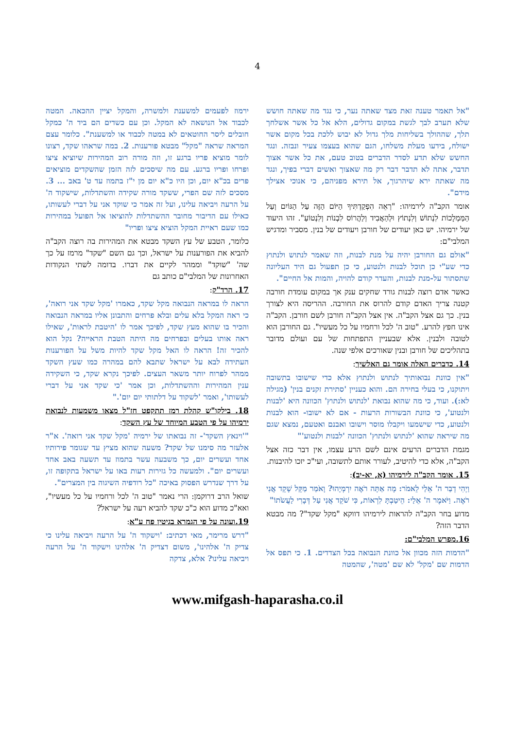4
"אל תאמר טענה זאת מצד שאתה נער, כי נגד מה שאתה חושש שלא תערב לבך לגשת במקום גדולים, הלא אל כל אשר אשלחך תלך, שההולך בשליחות מלך גדול לא יבוש ללכת בכל מקום אשר ישולח, בידעו מעלת משלחו, הגם שהוא בעצמו צעיר ונבזה. ונגד החשש שלא תדע לסדר הדברים בטוב טעם, את כל אשר אצוך תדבר, אתה לא תדבר דבר רק מה שאצוך ואשים דברי בפיך, ונגד מה שאתה ירא שיהרגוך, אל תירא מפניהם, כי אנוכי אצילך מידם".
אומר הקב"ה לירמיהו: "רְאֵה הִפְקַדְתִּיךָ הַיּוֹם הַזֶּה עַל הַגּוֹיִם וְעַל הַמַּמְלָכוֹת לִנְתוֹשׁ וְלִנְתוֹץ וּלְהַאֲבִיד וְלַהֲרוֹס לִבְנוֹת וְלִנְטוֹעַ". זהו היעוד של ירמיהו. יש כאן יעודים של חורבן ויעודים של בנין. מסביר ומדגיש המלבי"ם:
"אולם גם החורבן יהיה על מנת לבנות, וזה שאמר לנתוש ולנתוץ כדי שע"י כן תוכל לבנות ולנטוע, כי כן תפעול גם היד העליונה שתסתור על-מנת לבנות, והעדר קודם להויה, והמות אל החיים".
כאשר אדם רוצה לבנות גורד שחקים ענק אך במקום עומדת חורבה קטנה צריך האדם קודם להרוס את החורבה. ההריסה היא לצורך בנין. כך גם אצל הקב"ה. אין אצל הקב"ה חורבן לשם חורבן. הקב"ה אינו חפץ להרע. "טוב ה' לכל ורחמיו על כל מעשיו". גם החורבן הוא לטובה ולבנין. אלא שבעניין התפתחות של עם ועולם מדובר בתהליכים של חורבן ובנין שאורכים אלפי שנה.
14. כדברים האלה אומר גם האלשיך:
"אין כוונת נבואותיך לנתוש ולנתוץ אלא כדי שישובו בתשובה ויתוקנו, כי בעלי בחירה הם. והוא כעניין 'סתירת זקנים בנין' (מגילה לא:). ועוד, כי מה שהוא נבואת 'לנתוש ולנתוץ' הכוונה היא 'לבנות ולנטוע', כי כוונת הבשורות הרעות - אם לא ישובו- הוא לבנות ולנטוע, כדי שישמעו ויקבלו מוסר וישובו ואבנם ואטעם, נמצא שגם מה שיראה שהוא 'לנתוש ולנתוץ' הכוונה 'לבנות ולנטוע'"
מגמת הדברים הרעים אינם לשם הרע עצמו, אין דבר כזה אצל הקב"ה, אלא כדי להיטיב, לעורר אותם לתשובה, ועי"כ יזכו להיבנות.
15. אומר הקב"ה לירמיהו (א, יא-יב):
וַיְהִי דְבַר ה' אֵלַי לֵאמֹר: מָה אַתָּה רֹאֶה יִרְמְיָהוּ? וָאֹמַר מַקֵּל שָׁקֵד אֲנִי רֹאֶה. וַיֹּאמֶר ה' אֵלַי: הֵיטַבְתָּ לִרְאוֹת, כִּי שֹׁקֵד אֲנִי עַל דְּבָרִי לַעֲשֹׂתוֹ"
מדוע בחר הקב"ה להראות לירמיהו דווקא "מקל שקד"? מה מבטא הדבר הזה?
16.מפרש המלבי"ם:
"הדמות הזה מכוון אל כוונת הנבואה בכל הצדדים. 1. כי תפס אל הדמות שם 'מקל' לא שם 'מטה', שהמטה
ירמוז לפעמים למשענת ולמשרה, והמקל יציין ההכאה. המטה לכבוד אל הנושאה לא המקל. וכן עם כשדים הם ביד ה' כמקל חובלים ליסר החוטאים לא במטה לכבוד או למשענת". כלומר עצם המראה שראה "מקל" מבטא פורענות. 2. במה שראהו שקד, רצונו לומר מוציא פריו ברגע זו, וזה מורה רוב המהירות שיוציא ציצו ופרחו ופריו ברגע. עם מה שיסכים לזה הזמן שהשקדים מוציאים פרים בכ"א יום, וכן היו כ"א יום מן י"ז בתמוז עד ט' באב ... 3. מסכים לזה שם הפרי, ששקד מורה שקידה והשתדלות, שישקוד ה' על הרעה ויביאה עלינו, ועל זה אמר כי שוקד אני על דברי לעשותו, כאילו עם הדיבור מחובר ההשתדלות להוציאו אל הפועל במהירות כמו שעם ראיית המקל הוציא ציצו ופריו"
כלומר, הטבע של עץ השקד מבטא את המהירות בה רוצה הקב"ה להביא את הפורענות על ישראל, וכך גם השם "שקד" מרמז על כך שה' "שוקד" וממהר לקיים את דברו. בדומה לשתי הנקודות האחרונות של המלבי"ם כותב גם
17. הרד"ק:
הראה לו במראה הנבואה מקל שקד, כאמרו 'מקל שקד אני רואה', כי ראה המקל בלא עלים ובלא פרחים והתבונן אליו במראה הנבואה והכיר בו שהוא מעץ שקד, לפיכך אמר לו 'היטבת לראות', שאילו ראה אותו בעלים ובפרחים מה היתה הטבת הראייה? נקל הוא להכיר זה! הראה לו האל מקל שקד להיות משל על הפורענות העתידה לבא על ישראל שתבא להם במהרה כמו שעץ השקד ממהר לפרוח יותר משאר העצים. לפיכך נקרא שקד, כי השקידה ענין המהירות וההשתדלות, וכן אמר 'כי שקד אני על דברי לעשותו', ואמר 'לשקוד על דלתותי יום יום'."
18. בילקו"ש קהלת רמז תתקפט חז"ל מצאו משמעות לנבואת ירמיהו על פי הטבע המיוחד של עץ השקד:
"'וינאץ השקד'- זה נבואתו של ירמיה 'מקל שקד אני רואה'. א"ר אלעזר מה סימנו של שקד? משעה שהוא מציץ עד שגומר פירותיו אחד ועשרים יום, כך משבעה עשר בתמוז עד תשעה באב אחד ועשרים יום". ולמעשה כל גזירות רעות באו על ישראל בתקופה זו, על דרך שנדרש הפסוק באיכה "כל רודפיה השיגוה בין המצרים".
שואל הרב דרוקמן: הרי נאמר "טוב ה' לכל ורחמיו על כל מעשיו", ואא"כ מדוע הוא כ"כ שקד להביא רעה על ישראל?
19.ועונה על פי הגמרא בגיטין פח ע"א:
"דרש מרימר, מאי דכתיב: 'וישקוד ה' על הרעה ויביאה עלינו כי צדיק ה' אלהינו', משום דצדיק ה' אלהינו וישקוד ה' על הרעה ויביאה עלינו? אלא, צדקה
www.mifgash-haparasha.co.il